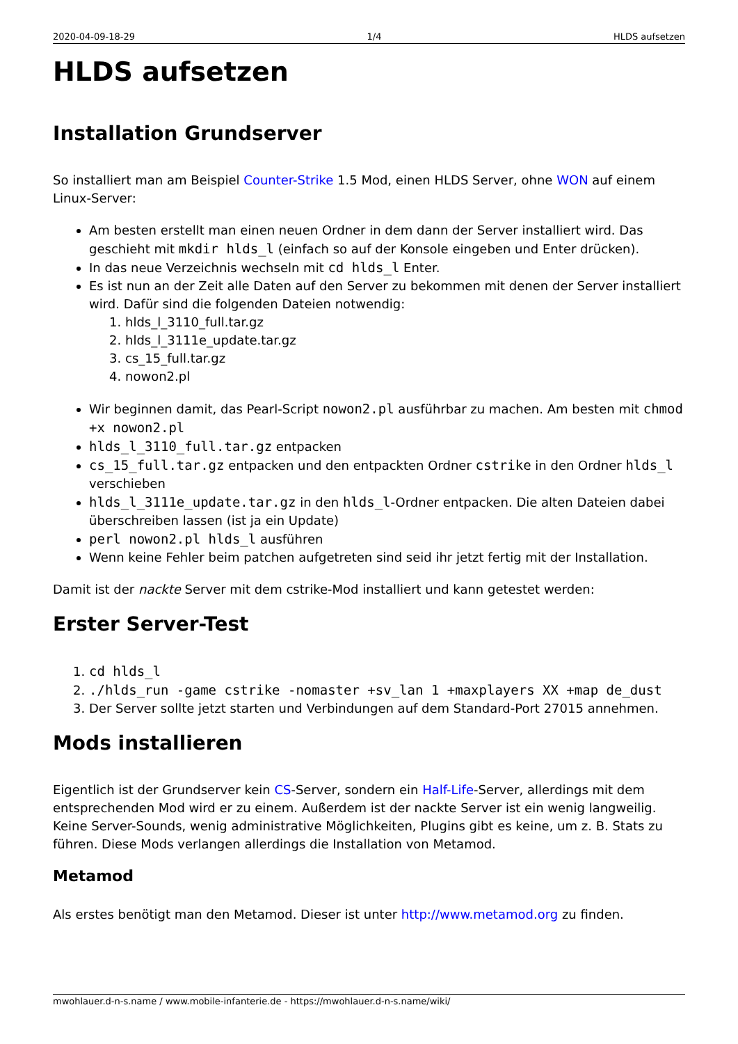2020-04-09-18-29 1/4 HLDS aufsetzen
HLDS aufsetzen
Installation Grundserver
So installiert man am Beispiel Counter-Strike 1.5 Mod, einen HLDS Server, ohne WON auf einem Linux-Server:
Am besten erstellt man einen neuen Ordner in dem dann der Server installiert wird. Das geschieht mit mkdir hlds_l (einfach so auf der Konsole eingeben und Enter drücken).
In das neue Verzeichnis wechseln mit cd hlds_l Enter.
Es ist nun an der Zeit alle Daten auf den Server zu bekommen mit denen der Server installiert wird. Dafür sind die folgenden Dateien notwendig:
1. hlds_l_3110_full.tar.gz
2. hlds_l_3111e_update.tar.gz
3. cs_15_full.tar.gz
4. nowon2.pl
Wir beginnen damit, das Pearl-Script nowon2.pl ausführbar zu machen. Am besten mit chmod +x nowon2.pl
hlds_l_3110_full.tar.gz entpacken
cs_15_full.tar.gz entpacken und den entpackten Ordner cstrike in den Ordner hlds_l verschieben
hlds_l_3111e_update.tar.gz in den hlds_l-Ordner entpacken. Die alten Dateien dabei überschreiben lassen (ist ja ein Update)
perl nowon2.pl hlds_l ausführen
Wenn keine Fehler beim patchen aufgetreten sind seid ihr jetzt fertig mit der Installation.
Damit ist der nackte Server mit dem cstrike-Mod installiert und kann getestet werden:
Erster Server-Test
1. cd hlds_l
2. ./hlds_run -game cstrike -nomaster +sv_lan 1 +maxplayers XX +map de_dust
3. Der Server sollte jetzt starten und Verbindungen auf dem Standard-Port 27015 annehmen.
Mods installieren
Eigentlich ist der Grundserver kein CS-Server, sondern ein Half-Life-Server, allerdings mit dem entsprechenden Mod wird er zu einem. Außerdem ist der nackte Server ist ein wenig langweilig. Keine Server-Sounds, wenig administrative Möglichkeiten, Plugins gibt es keine, um z. B. Stats zu führen. Diese Mods verlangen allerdings die Installation von Metamod.
Metamod
Als erstes benötigt man den Metamod. Dieser ist unter http://www.metamod.org zu finden.
mwohlauer.d-n-s.name / www.mobile-infanterie.de - https://mwohlauer.d-n-s.name/wiki/